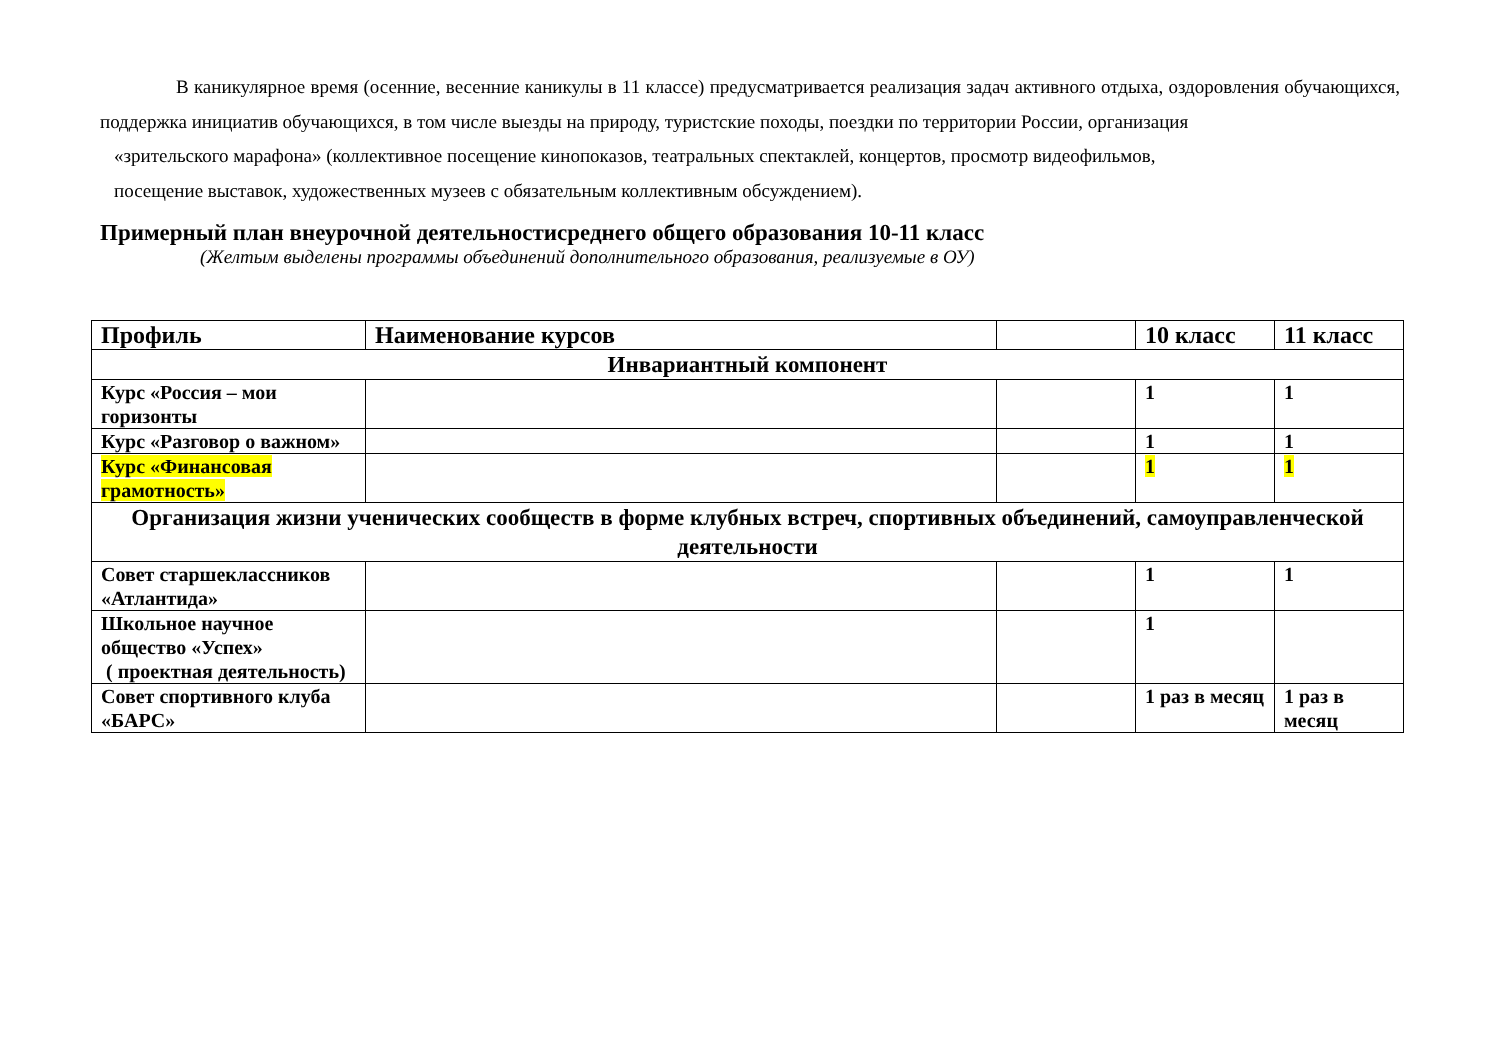В каникулярное время (осенние, весенние каникулы в 11 классе) предусматривается реализация задач активного отдыха, оздоровления обучающихся, поддержка инициатив обучающихся, в том числе выезды на природу, туристские походы, поездки по территории России, организация
«зрительского марафона» (коллективное посещение кинопоказов, театральных спектаклей, концертов, просмотр видеофильмов,
посещение выставок, художественных музеев с обязательным коллективным обсуждением).
Примерный план внеурочной деятельностисреднего общего образования 10-11 класс
(Желтым выделены программы объединений дополнительного образования, реализуемые в ОУ)
| Профиль | Наименование курсов | | 10 класс | 11 класс |
| --- | --- | --- | --- | --- |
| Инвариантный компонент | | | | |
| Курс «Россия – мои горизонты | | | 1 | 1 |
| Курс «Разговор о важном» | | | 1 | 1 |
| Курс «Финансовая грамотность» | | | 1 | 1 |
| Организация жизни ученических сообществ в форме клубных встреч, спортивных объединений, самоуправленческой деятельности | | | | |
| Совет старшеклассников «Атлантида» | | | 1 | 1 |
| Школьное научное общество «Успех» ( проектная деятельность) | | | 1 | |
| Совет спортивного клуба «БАРС» | | | 1 раз в месяц | 1 раз в месяц |